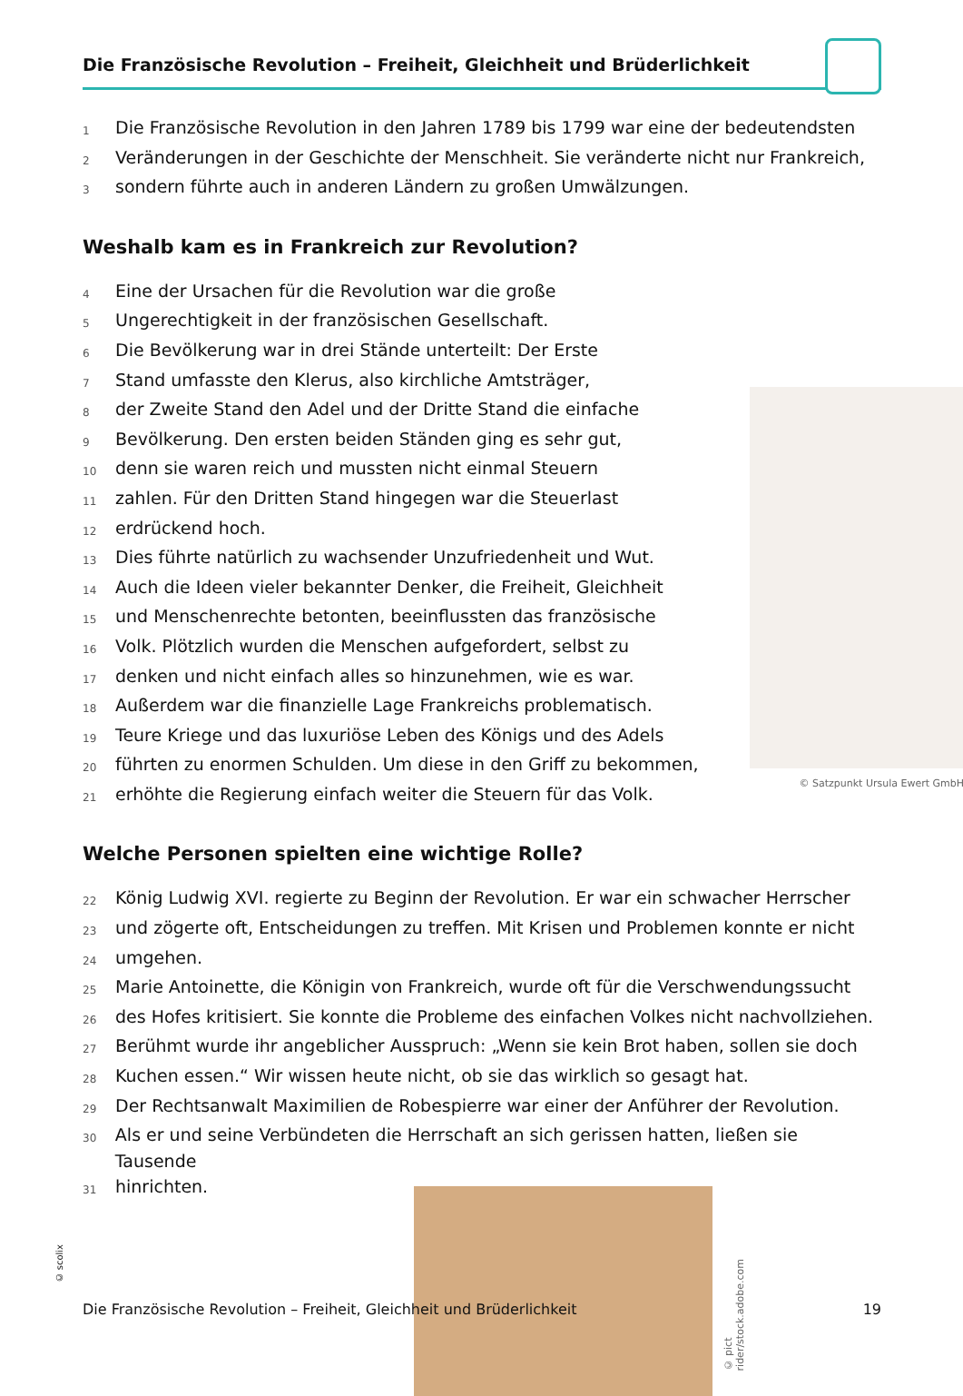Die Französische Revolution – Freiheit, Gleichheit und Brüderlichkeit
1 Die Französische Revolution in den Jahren 1789 bis 1799 war eine der bedeutendsten
2 Veränderungen in der Geschichte der Menschheit. Sie veränderte nicht nur Frankreich,
3 sondern führte auch in anderen Ländern zu großen Umwälzungen.
Weshalb kam es in Frankreich zur Revolution?
4 Eine der Ursachen für die Revolution war die große
5 Ungerechtigkeit in der französischen Gesellschaft.
6 Die Bevölkerung war in drei Stände unterteilt: Der Erste
7 Stand umfasste den Klerus, also kirchliche Amtsträger,
8 der Zweite Stand den Adel und der Dritte Stand die einfache
9 Bevölkerung. Den ersten beiden Ständen ging es sehr gut,
10 denn sie waren reich und mussten nicht einmal Steuern
11 zahlen. Für den Dritten Stand hingegen war die Steuerlast
12 erdrückend hoch.
13 Dies führte natürlich zu wachsender Unzufriedenheit und Wut.
14 Auch die Ideen vieler bekannter Denker, die Freiheit, Gleichheit
15 und Menschenrechte betonten, beeinflussten das französische
16 Volk. Plötzlich wurden die Menschen aufgefordert, selbst zu
17 denken und nicht einfach alles so hinzunehmen, wie es war.
18 Außerdem war die finanzielle Lage Frankreichs problematisch.
19 Teure Kriege und das luxuriöse Leben des Königs und des Adels
20 führten zu enormen Schulden. Um diese in den Griff zu bekommen,
21 erhöhte die Regierung einfach weiter die Steuern für das Volk.
Welche Personen spielten eine wichtige Rolle?
22 König Ludwig XVI. regierte zu Beginn der Revolution. Er war ein schwacher Herrscher
23 und zögerte oft, Entscheidungen zu treffen. Mit Krisen und Problemen konnte er nicht
24 umgehen.
25 Marie Antoinette, die Königin von Frankreich, wurde oft für die Verschwendungssucht
26 des Hofes kritisiert. Sie konnte die Probleme des einfachen Volkes nicht nachvollziehen.
27 Berühmt wurde ihr angeblicher Ausspruch: „Wenn sie kein Brot haben, sollen sie doch
28 Kuchen essen.“ Wir wissen heute nicht, ob sie das wirklich so gesagt hat.
29 Der Rechtsanwalt Maximilien de Robespierre war einer der Anführer der Revolution.
30 Als er und seine Verbündeten die Herrschaft an sich gerissen hatten, ließen sie Tausende
31 hinrichten.
© Satzpunkt Ursula Ewert GmbH
© pict rider/stock.adobe.com
© scolix
Die Französische Revolution – Freiheit, Gleichheit und Brüderlichkeit 19